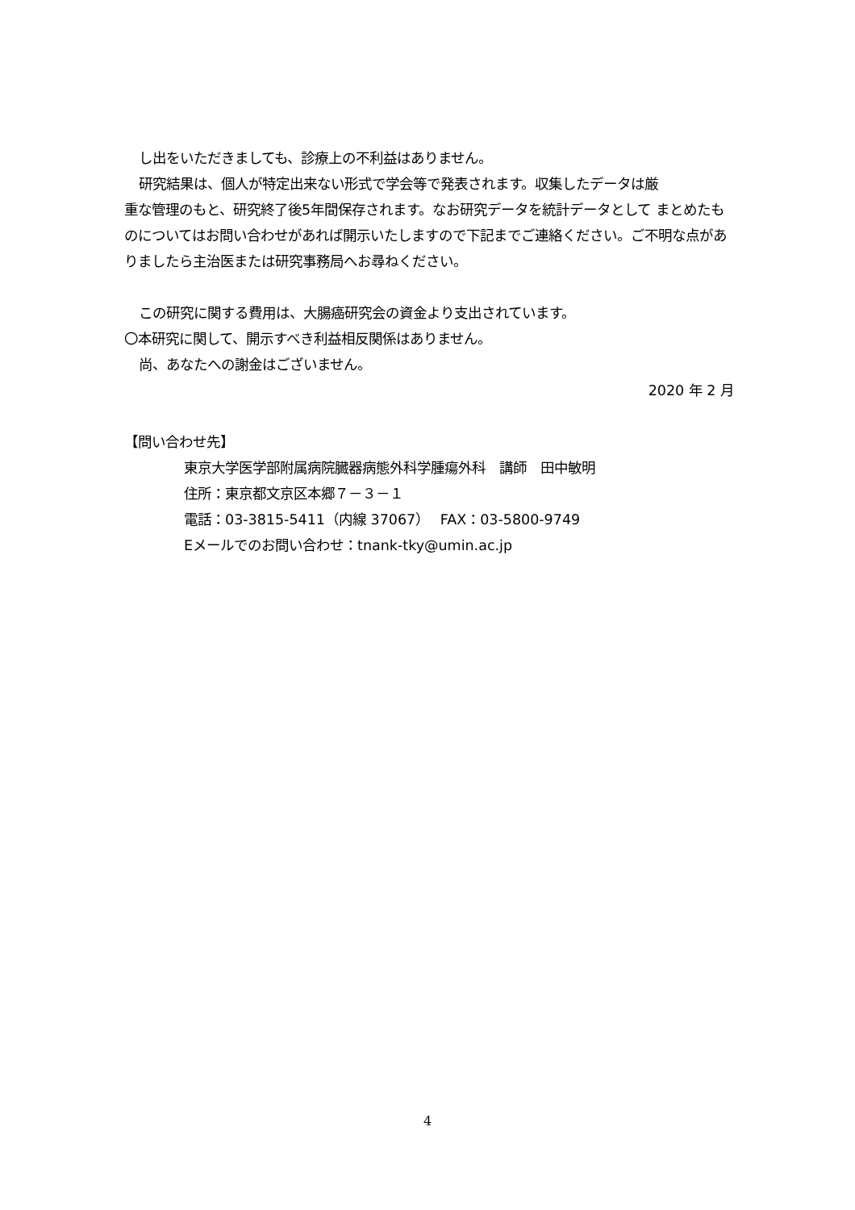し出をいただきましても、診療上の不利益はありません。
研究結果は、個人が特定出来ない形式で学会等で発表されます。収集したデータは厳
重な管理のもと、研究終了後5年間保存されます。なお研究データを統計データとして まとめたものについてはお問い合わせがあれば開示いたしますので下記までご連絡ください。ご不明な点がありましたら主治医または研究事務局へお尋ねください。
この研究に関する費用は、大腸癌研究会の資金より支出されています。
〇本研究に関して、開示すべき利益相反関係はありません。
尚、あなたへの謝金はございません。
2020 年 2 月
【問い合わせ先】
東京大学医学部附属病院臓器病態外科学腫瘍外科　講師　田中敏明
住所：東京都文京区本郷７－３－１
電話：03-3815-5411（内線 37067）　 FAX：03-5800-9749
Eメールでのお問い合わせ：tnank-tky@umin.ac.jp
4